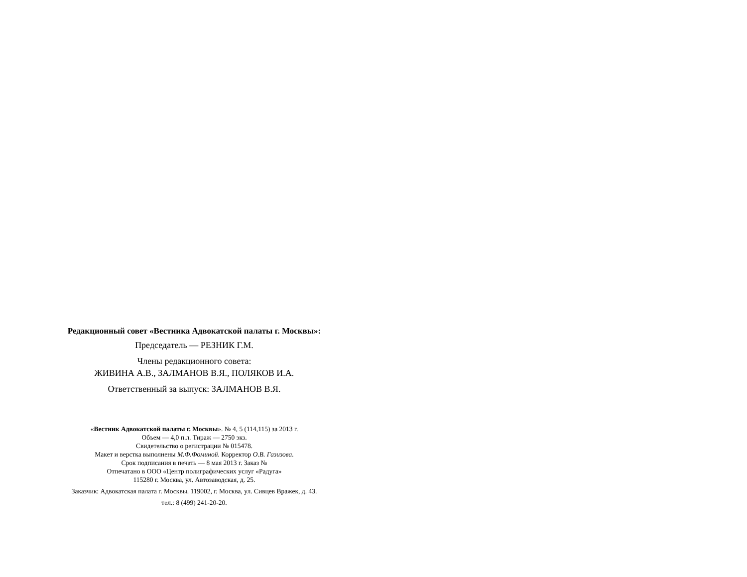Редакционный совет «Вестника Адвокатской палаты г. Москвы»:
Председатель — РЕЗНИК Г.М.
Члены редакционного совета:
ЖИВИНА А.В., ЗАЛМАНОВ В.Я., ПОЛЯКОВ И.А.
Ответственный за выпуск: ЗАЛМАНОВ В.Я.
«Вестник Адвокатской палаты г. Москвы». № 4, 5 (114,115) за 2013 г.
Объем — 4,0 п.л. Тираж — 2750 экз.
Свидетельство о регистрации № 015478.
Макет и верстка выполнены М.Ф.Фоминой. Корректор О.В. Газизова.
Срок подписания в печать — 8 мая 2013 г. Заказ №
Отпечатано в ООО «Центр полиграфических услуг «Радуга»
115280 г. Москва, ул. Автозаводская, д. 25.
Заказчик: Адвокатская палата г. Москвы. 119002, г. Москва, ул. Сивцев Вражек, д. 43.
тел.: 8 (499) 241-20-20.